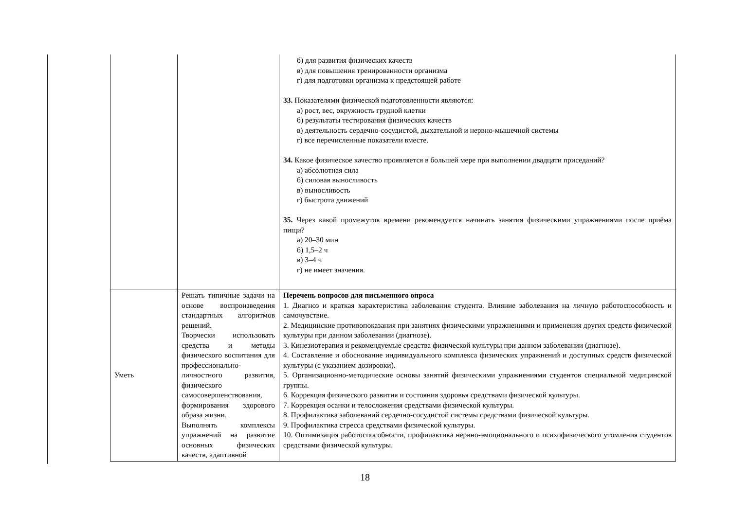| | | б) для развития физических качеств в) для повышения тренированности организма г) для подготовки организма к предстоящей работе 33. Показателями физической подготовленности являются: а) рост, вес, окружность грудной клетки б) результаты тестирования физических качеств в) деятельность сердечно-сосудистой, дыхательной и нервно-мышечной системы г) все перечисленные показатели вместе. 34. Какое физическое качество проявляется в большей мере при выполнении двадцати приседаний? а) абсолютная сила б) силовая выносливость в) выносливость г) быстрота движений 35. Через какой промежуток времени рекомендуется начинать занятия физическими упражнениями после приёма пищи? а) 20–30 мин б) 1,5–2 ч в) 3–4 ч г) не имеет значения. |
| Уметь | Решать типичные задачи на основе воспроизведения стандартных алгоритмов решений. Творчески использовать средства и методы физического воспитания для профессионально-личностного развития, физического самосовершенствования, формирования здорового образа жизни. Выполнять комплексы упражнений на развитие основных физических качеств, адаптивной | Перечень вопросов для письменного опроса 1. Диагноз и краткая характеристика заболевания студента. Влияние заболевания на личную работоспособность и самочувствие. 2. Медицинские противопоказания при занятиях физическими упражнениями и применения других средств физической культуры при данном заболевании (диагнозе). 3. Кинезиотерапия и рекомендуемые средства физической культуры при данном заболевании (диагнозе). 4. Составление и обоснование индивидуального комплекса физических упражнений и доступных средств физической культуры (с указанием дозировки). 5. Организационно-методические основы занятий физическими упражнениями студентов специальной медицинской группы. 6. Коррекция физического развития и состояния здоровья средствами физической культуры. 7. Коррекция осанки и телосложения средствами физической культуры. 8. Профилактика заболеваний сердечно-сосудистой системы средствами физической культуры. 9. Профилактика стресса средствами физической культуры. 10. Оптимизация работоспособности, профилактика нервно-эмоционального и психофизического утомления студентов средствами физической культуры. |
18